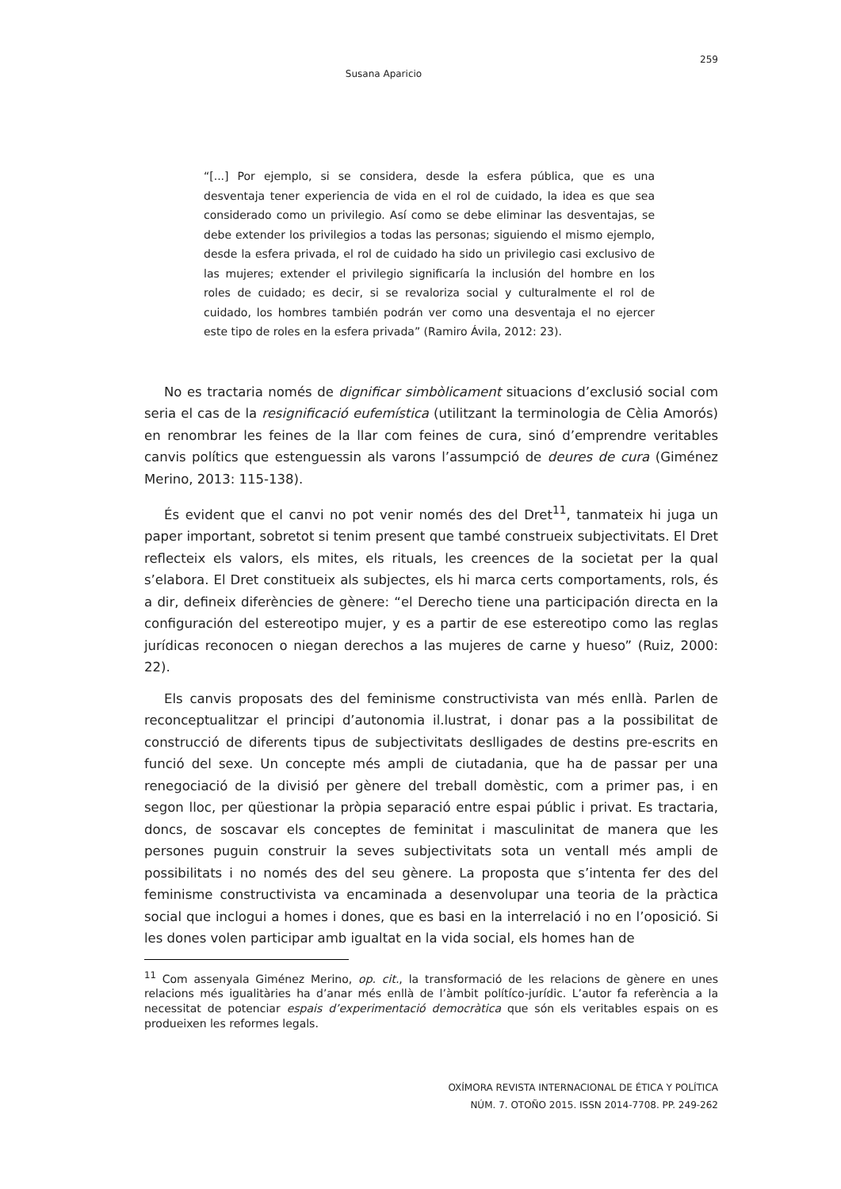259
Susana Aparicio
“[...] Por ejemplo, si se considera, desde la esfera pública, que es una desventaja tener experiencia de vida en el rol de cuidado, la idea es que sea considerado como un privilegio. Así como se debe eliminar las desventajas, se debe extender los privilegios a todas las personas; siguiendo el mismo ejemplo, desde la esfera privada, el rol de cuidado ha sido un privilegio casi exclusivo de las mujeres; extender el privilegio significaría la inclusión del hombre en los roles de cuidado; es decir, si se revaloriza social y culturalmente el rol de cuidado, los hombres también podrán ver como una desventaja el no ejercer este tipo de roles en la esfera privada” (Ramiro Ávila, 2012: 23).
No es tractaria només de dignificar simbòlicament situacions d’exclusió social com seria el cas de la resignificació eufemística (utilitzant la terminologia de Cèlia Amorós) en renombrar les feines de la llar com feines de cura, sinó d’emprendre veritables canvis polítics que estenguessin als varons l’assumpció de deures de cura (Giménez Merino, 2013: 115-138).
És evident que el canvi no pot venir només des del Dret<sup>11</sup>, tanmateix hi juga un paper important, sobretot si tenim present que també construeix subjectivitats. El Dret reflecteix els valors, els mites, els rituals, les creences de la societat per la qual s’elabora. El Dret constitueix als subjectes, els hi marca certs comportaments, rols, és a dir, defineix diferències de gènere: “el Derecho tiene una participación directa en la configuración del estereotipo mujer, y es a partir de ese estereotipo como las reglas jurídicas reconocen o niegan derechos a las mujeres de carne y hueso” (Ruiz, 2000: 22).
Els canvis proposats des del feminisme constructivista van més enllà. Parlen de reconceptualitzar el principi d’autonomia il.lustrat, i donar pas a la possibilitat de construcció de diferents tipus de subjectivitats deslligades de destins pre-escrits en funció del sexe. Un concepte més ampli de ciutadania, que ha de passar per una renegociació de la divisió per gènere del treball domèstic, com a primer pas, i en segon lloc, per qüestionar la pròpia separació entre espai públic i privat. Es tractaria, doncs, de soscavar els conceptes de feminitat i masculinitat de manera que les persones puguin construir la seves subjectivitats sota un ventall més ampli de possibilitats i no només des del seu gènere. La proposta que s’intenta fer des del feminisme constructivista va encaminada a desenvolupar una teoria de la pràctica social que inclogui a homes i dones, que es basi en la interrelació i no en l’oposició. Si les dones volen participar amb igualtat en la vida social, els homes han de
<sup>11</sup> Com assenyala Giménez Merino, op. cit., la transformació de les relacions de gènere en unes relacions més igualitàries ha d’anar més enllà de l’àmbit polítíco-jurídic. L’autor fa referència a la necessitat de potenciar espais d’experimentació democràtica que són els veritables espais on es produeixen les reformes legals.
OXÍMORA REVISTA INTERNACIONAL DE ÉTICA Y POLÍTICA
NÚM. 7. OTOÑO 2015. ISSN 2014-7708. PP. 249-262